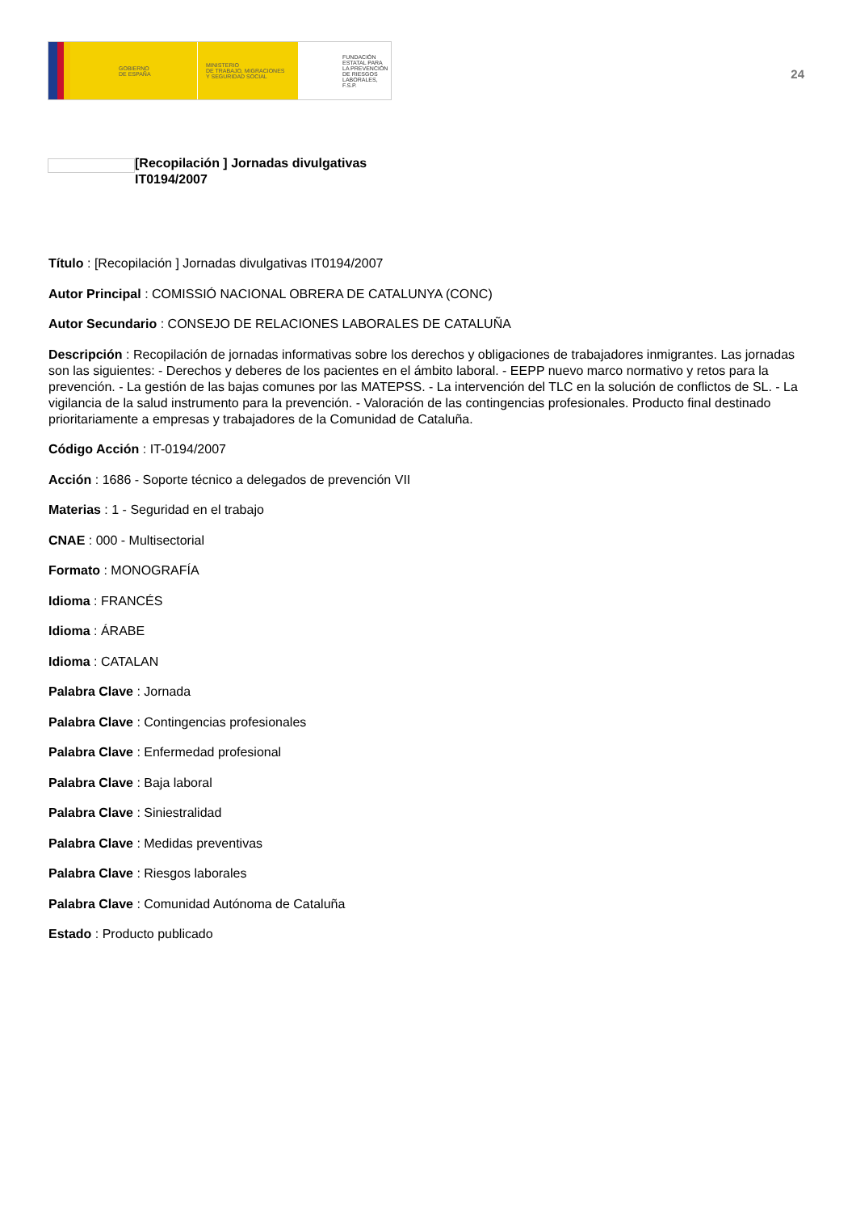GOBIERNO
DE ESPAÑA
MINISTERIO
DE TRABAJO, MIGRACIONES
Y SEGURIDAD SOCIAL
FUNDACIÓN
ESTATAL PARA
LA PREVENCIÓN
DE RIESGOS
LABORALES, F.S.P.
24
[Recopilación ] Jornadas divulgativas
IT0194/2007
Título : [Recopilación ] Jornadas divulgativas IT0194/2007
Autor Principal : COMISSIÓ NACIONAL OBRERA DE CATALUNYA (CONC)
Autor Secundario : CONSEJO DE RELACIONES LABORALES DE CATALUÑA
Descripción : Recopilación de jornadas informativas sobre los derechos y obligaciones de trabajadores inmigrantes. Las jornadas son las siguientes: - Derechos y deberes de los pacientes en el ámbito laboral. - EEPP nuevo marco normativo y retos para la prevención. - La gestión de las bajas comunes por las MATEPSS. - La intervención del TLC en la solución de conflictos de SL. - La vigilancia de la salud instrumento para la prevención. - Valoración de las contingencias profesionales. Producto final destinado prioritariamente a empresas y trabajadores de la Comunidad de Cataluña.
Código Acción : IT-0194/2007
Acción : 1686 - Soporte técnico a delegados de prevención VII
Materias : 1 - Seguridad en el trabajo
CNAE : 000 - Multisectorial
Formato : MONOGRAFÍA
Idioma : FRANCÉS
Idioma : ÁRABE
Idioma : CATALAN
Palabra Clave : Jornada
Palabra Clave : Contingencias profesionales
Palabra Clave : Enfermedad profesional
Palabra Clave : Baja laboral
Palabra Clave : Siniestralidad
Palabra Clave : Medidas preventivas
Palabra Clave : Riesgos laborales
Palabra Clave : Comunidad Autónoma de Cataluña
Estado : Producto publicado